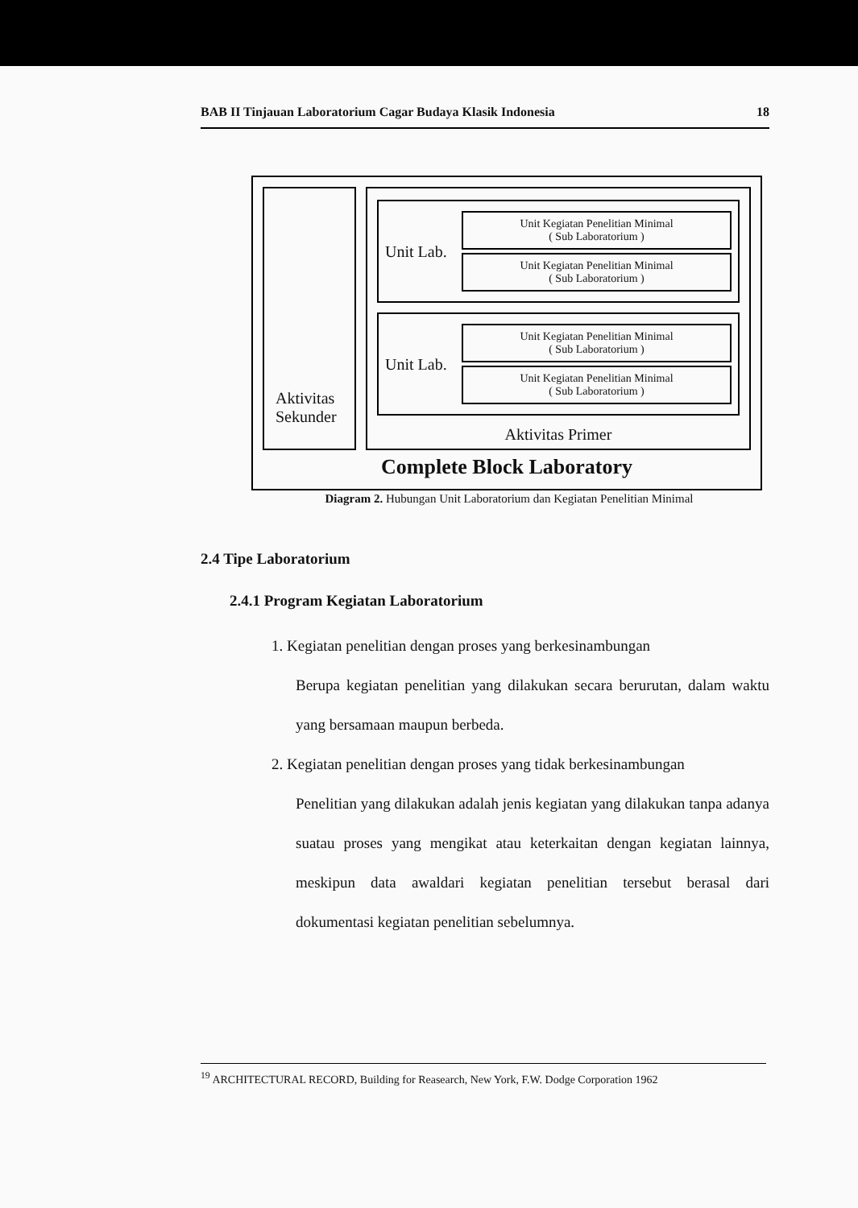BAB II Tinjauan Laboratorium Cagar Budaya Klasik Indonesia 18
Aktivitas Sekunder
Unit Lab.
Unit Kegiatan Penelitian Minimal
( Sub Laboratorium )
Unit Kegiatan Penelitian Minimal
( Sub Laboratorium )
Unit Lab.
Unit Kegiatan Penelitian Minimal
( Sub Laboratorium )
Unit Kegiatan Penelitian Minimal
( Sub Laboratorium )
Aktivitas Primer
Complete Block Laboratory
Diagram 2. Hubungan Unit Laboratorium dan Kegiatan Penelitian Minimal
2.4 Tipe Laboratorium
2.4.1 Program Kegiatan Laboratorium
1. Kegiatan penelitian dengan proses yang berkesinambungan
Berupa kegiatan penelitian yang dilakukan secara berurutan, dalam waktu yang bersamaan maupun berbeda.
2. Kegiatan penelitian dengan proses yang tidak berkesinambungan
Penelitian yang dilakukan adalah jenis kegiatan yang dilakukan tanpa adanya suatau proses yang mengikat atau keterkaitan dengan kegiatan lainnya, meskipun data awaldari kegiatan penelitian tersebut berasal dari dokumentasi kegiatan penelitian sebelumnya.
<sup>19</sup> ARCHITECTURAL RECORD, Building for Reasearch, New York, F.W. Dodge Corporation 1962